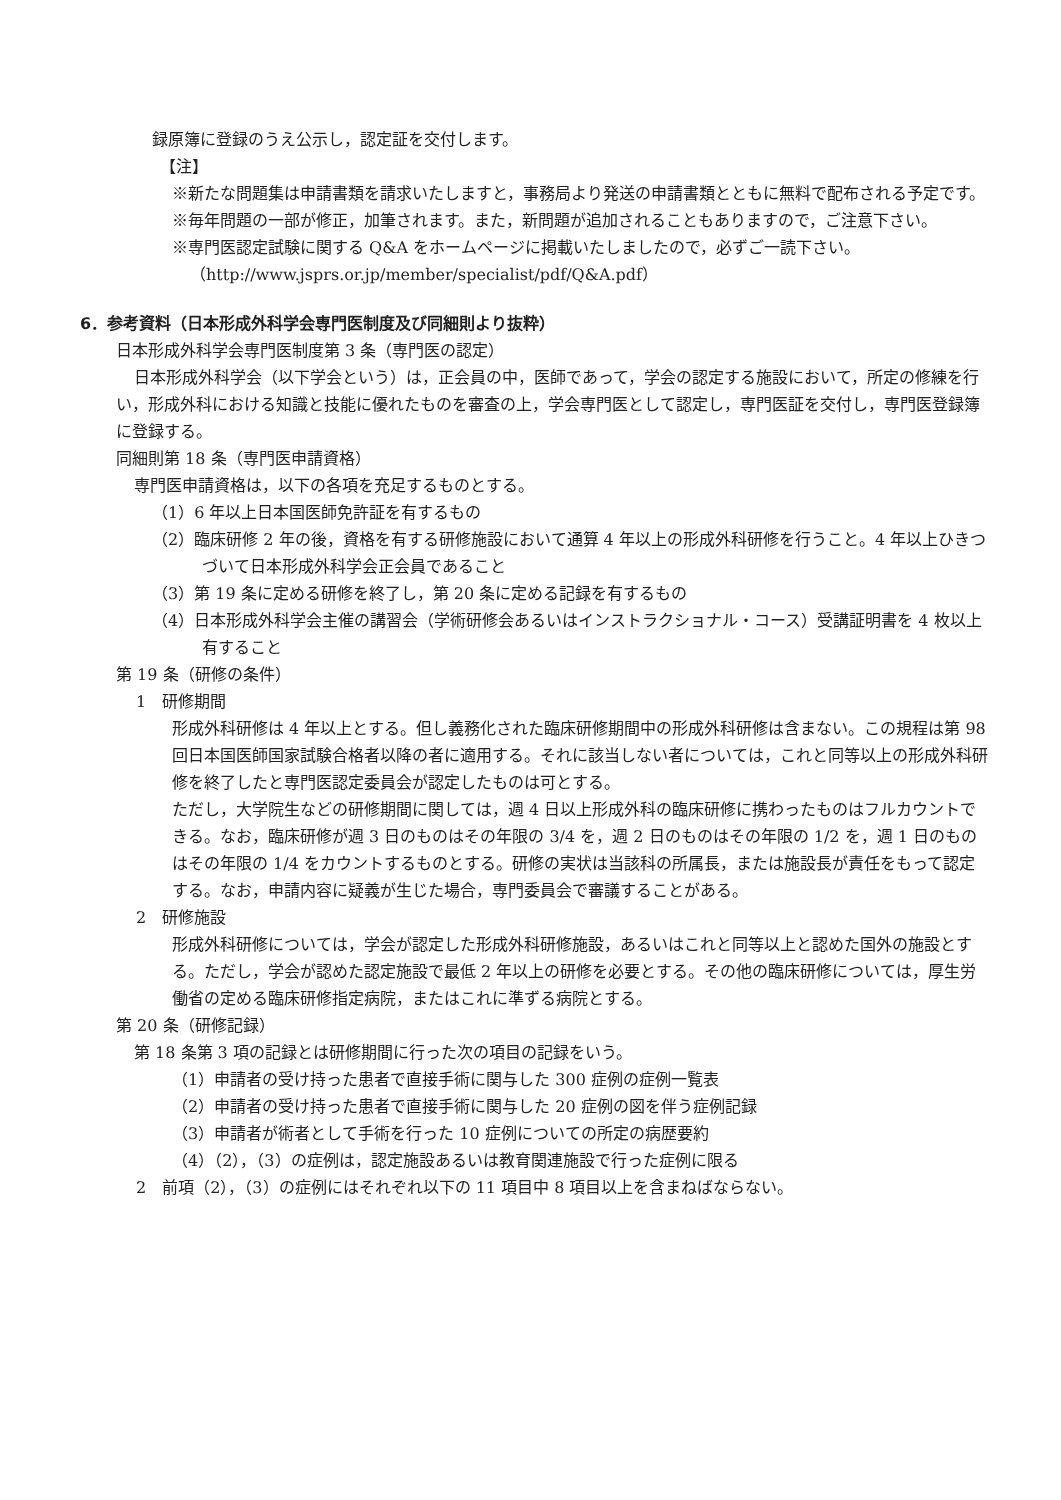録原簿に登録のうえ公示し，認定証を交付します。
【注】
※新たな問題集は申請書類を請求いたしますと，事務局より発送の申請書類とともに無料で配布される予定です。
※毎年問題の一部が修正，加筆されます。また，新問題が追加されることもありますので，ご注意下さい。
※専門医認定試験に関する Q&A をホームページに掲載いたしましたので，必ずご一読下さい。
（http://www.jsprs.or.jp/member/specialist/pdf/Q&A.pdf）
6．参考資料（日本形成外科学会専門医制度及び同細則より抜粋）
日本形成外科学会専門医制度第 3 条（専門医の認定）
日本形成外科学会（以下学会という）は，正会員の中，医師であって，学会の認定する施設において，所定の修練を行い，形成外科における知識と技能に優れたものを審査の上，学会専門医として認定し，専門医証を交付し，専門医登録簿に登録する。
同細則第 18 条（専門医申請資格）
専門医申請資格は，以下の各項を充足するものとする。
（1）6 年以上日本国医師免許証を有するもの
（2）臨床研修 2 年の後，資格を有する研修施設において通算 4 年以上の形成外科研修を行うこと。4 年以上ひきつづいて日本形成外科学会正会員であること
（3）第 19 条に定める研修を終了し，第 20 条に定める記録を有するもの
（4）日本形成外科学会主催の講習会（学術研修会あるいはインストラクショナル・コース）受講証明書を 4 枚以上有すること
第 19 条（研修の条件）
1　研修期間
形成外科研修は 4 年以上とする。但し義務化された臨床研修期間中の形成外科研修は含まない。この規程は第 98 回日本国医師国家試験合格者以降の者に適用する。それに該当しない者については，これと同等以上の形成外科研修を終了したと専門医認定委員会が認定したものは可とする。
ただし，大学院生などの研修期間に関しては，週 4 日以上形成外科の臨床研修に携わったものはフルカウントできる。なお，臨床研修が週 3 日のものはその年限の 3/4 を，週 2 日のものはその年限の 1/2 を，週 1 日のものはその年限の 1/4 をカウントするものとする。研修の実状は当該科の所属長，または施設長が責任をもって認定する。なお，申請内容に疑義が生じた場合，専門委員会で審議することがある。
2　研修施設
形成外科研修については，学会が認定した形成外科研修施設，あるいはこれと同等以上と認めた国外の施設とする。ただし，学会が認めた認定施設で最低 2 年以上の研修を必要とする。その他の臨床研修については，厚生労働省の定める臨床研修指定病院，またはこれに準ずる病院とする。
第 20 条（研修記録）
第 18 条第 3 項の記録とは研修期間に行った次の項目の記録をいう。
（1）申請者の受け持った患者で直接手術に関与した 300 症例の症例一覧表
（2）申請者の受け持った患者で直接手術に関与した 20 症例の図を伴う症例記録
（3）申請者が術者として手術を行った 10 症例についての所定の病歴要約
（4）（2），（3）の症例は，認定施設あるいは教育関連施設で行った症例に限る
2　前項（2），（3）の症例にはそれぞれ以下の 11 項目中 8 項目以上を含まねばならない。